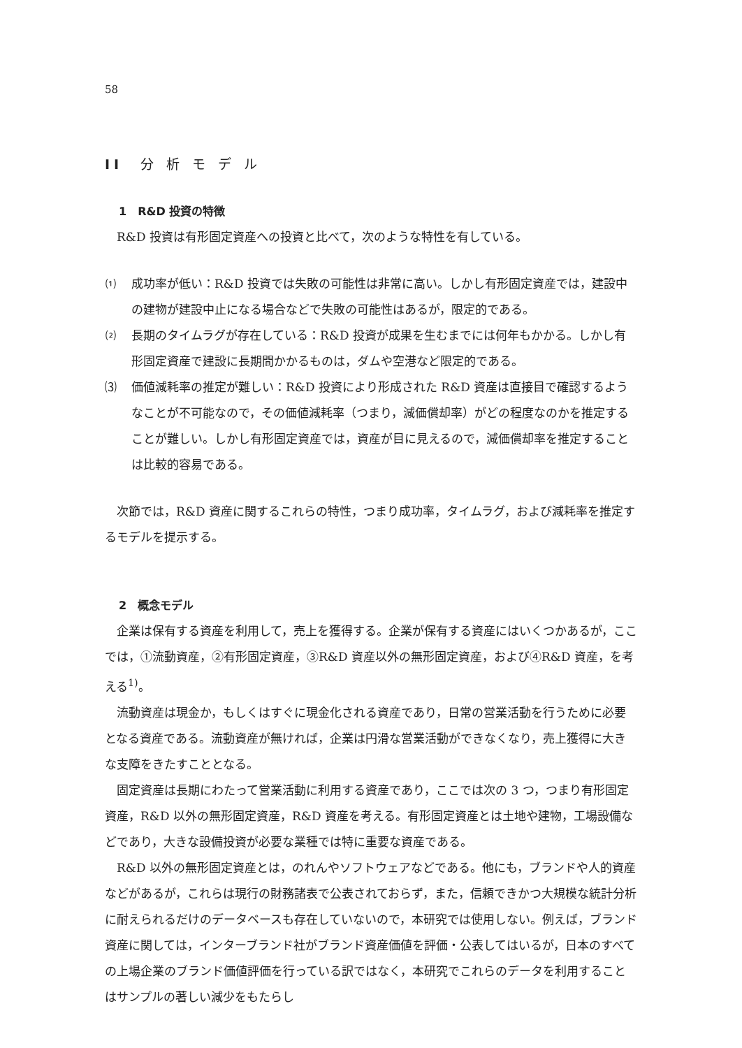58
II　分 析 モ デ ル
1　R&D 投資の特徴
R&D 投資は有形固定資産への投資と比べて，次のような特性を有している。
⑴ 成功率が低い：R&D 投資では失敗の可能性は非常に高い。しかし有形固定資産では，建設中の建物が建設中止になる場合などで失敗の可能性はあるが，限定的である。
⑵ 長期のタイムラグが存在している：R&D 投資が成果を生むまでには何年もかかる。しかし有形固定資産で建設に長期間かかるものは，ダムや空港など限定的である。
⑶ 価値減耗率の推定が難しい：R&D 投資により形成された R&D 資産は直接目で確認するようなことが不可能なので，その価値減耗率（つまり，減価償却率）がどの程度なのかを推定することが難しい。しかし有形固定資産では，資産が目に見えるので，減価償却率を推定することは比較的容易である。
次節では，R&D 資産に関するこれらの特性，つまり成功率，タイムラグ，および減耗率を推定するモデルを提示する。
2　概念モデル
企業は保有する資産を利用して，売上を獲得する。企業が保有する資産にはいくつかあるが，ここでは，①流動資産，②有形固定資産，③R&D 資産以外の無形固定資産，および④R&D 資産，を考える<sup>1)</sup>。
流動資産は現金か，もしくはすぐに現金化される資産であり，日常の営業活動を行うために必要となる資産である。流動資産が無ければ，企業は円滑な営業活動ができなくなり，売上獲得に大きな支障をきたすこととなる。
固定資産は長期にわたって営業活動に利用する資産であり，ここでは次の 3 つ，つまり有形固定資産，R&D 以外の無形固定資産，R&D 資産を考える。有形固定資産とは土地や建物，工場設備などであり，大きな設備投資が必要な業種では特に重要な資産である。
R&D 以外の無形固定資産とは，のれんやソフトウェアなどである。他にも，ブランドや人的資産などがあるが，これらは現行の財務諸表で公表されておらず，また，信頼できかつ大規模な統計分析に耐えられるだけのデータベースも存在していないので，本研究では使用しない。例えば，ブランド資産に関しては，インターブランド社がブランド資産価値を評価・公表してはいるが，日本のすべての上場企業のブランド価値評価を行っている訳ではなく，本研究でこれらのデータを利用することはサンプルの著しい減少をもたらし